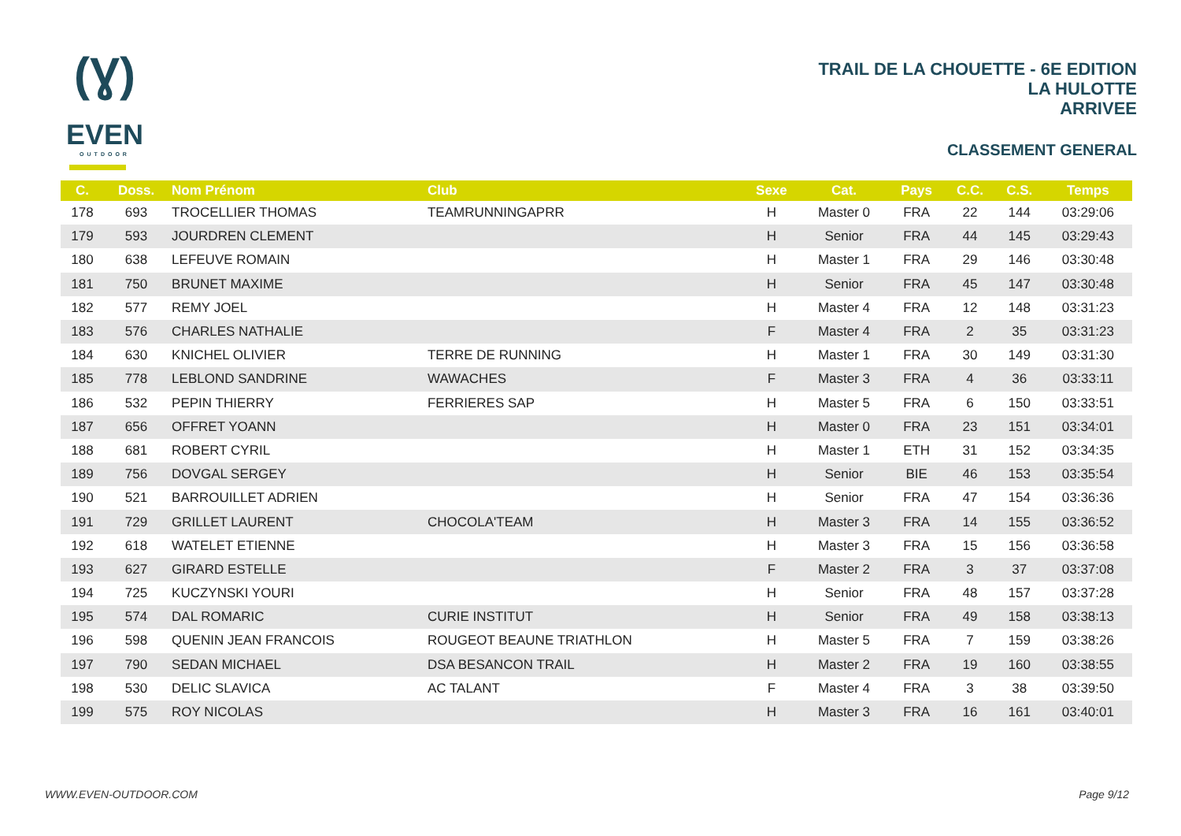(Ɣ)
EVEN
OUTDOOR
TRAIL DE LA CHOUETTE - 6E EDITION
LA HULOTTE
ARRIVEE
CLASSEMENT GENERAL
| C. | Doss. | Nom Prénom | Club | Sexe | Cat. | Pays | C.C. | C.S. | Temps |
| --- | --- | --- | --- | --- | --- | --- | --- | --- | --- |
| 178 | 693 | TROCELLIER THOMAS | TEAMRUNNINGAPRR | H | Master 0 | FRA | 22 | 144 | 03:29:06 |
| 179 | 593 | JOURDREN CLEMENT | | H | Senior | FRA | 44 | 145 | 03:29:43 |
| 180 | 638 | LEFEUVE ROMAIN | | H | Master 1 | FRA | 29 | 146 | 03:30:48 |
| 181 | 750 | BRUNET MAXIME | | H | Senior | FRA | 45 | 147 | 03:30:48 |
| 182 | 577 | REMY JOEL | | H | Master 4 | FRA | 12 | 148 | 03:31:23 |
| 183 | 576 | CHARLES NATHALIE | | F | Master 4 | FRA | 2 | 35 | 03:31:23 |
| 184 | 630 | KNICHEL OLIVIER | TERRE DE RUNNING | H | Master 1 | FRA | 30 | 149 | 03:31:30 |
| 185 | 778 | LEBLOND SANDRINE | WAWACHES | F | Master 3 | FRA | 4 | 36 | 03:33:11 |
| 186 | 532 | PEPIN THIERRY | FERRIERES SAP | H | Master 5 | FRA | 6 | 150 | 03:33:51 |
| 187 | 656 | OFFRET YOANN | | H | Master 0 | FRA | 23 | 151 | 03:34:01 |
| 188 | 681 | ROBERT CYRIL | | H | Master 1 | ETH | 31 | 152 | 03:34:35 |
| 189 | 756 | DOVGAL SERGEY | | H | Senior | BIE | 46 | 153 | 03:35:54 |
| 190 | 521 | BARROUILLET ADRIEN | | H | Senior | FRA | 47 | 154 | 03:36:36 |
| 191 | 729 | GRILLET LAURENT | CHOCOLA'TEAM | H | Master 3 | FRA | 14 | 155 | 03:36:52 |
| 192 | 618 | WATELET ETIENNE | | H | Master 3 | FRA | 15 | 156 | 03:36:58 |
| 193 | 627 | GIRARD ESTELLE | | F | Master 2 | FRA | 3 | 37 | 03:37:08 |
| 194 | 725 | KUCZYNSKI YOURI | | H | Senior | FRA | 48 | 157 | 03:37:28 |
| 195 | 574 | DAL ROMARIC | CURIE INSTITUT | H | Senior | FRA | 49 | 158 | 03:38:13 |
| 196 | 598 | QUENIN JEAN FRANCOIS | ROUGEOT BEAUNE TRIATHLON | H | Master 5 | FRA | 7 | 159 | 03:38:26 |
| 197 | 790 | SEDAN MICHAEL | DSA BESANCON TRAIL | H | Master 2 | FRA | 19 | 160 | 03:38:55 |
| 198 | 530 | DELIC SLAVICA | AC TALANT | F | Master 4 | FRA | 3 | 38 | 03:39:50 |
| 199 | 575 | ROY NICOLAS | | H | Master 3 | FRA | 16 | 161 | 03:40:01 |
WWW.EVEN-OUTDOOR.COM Page 9/12